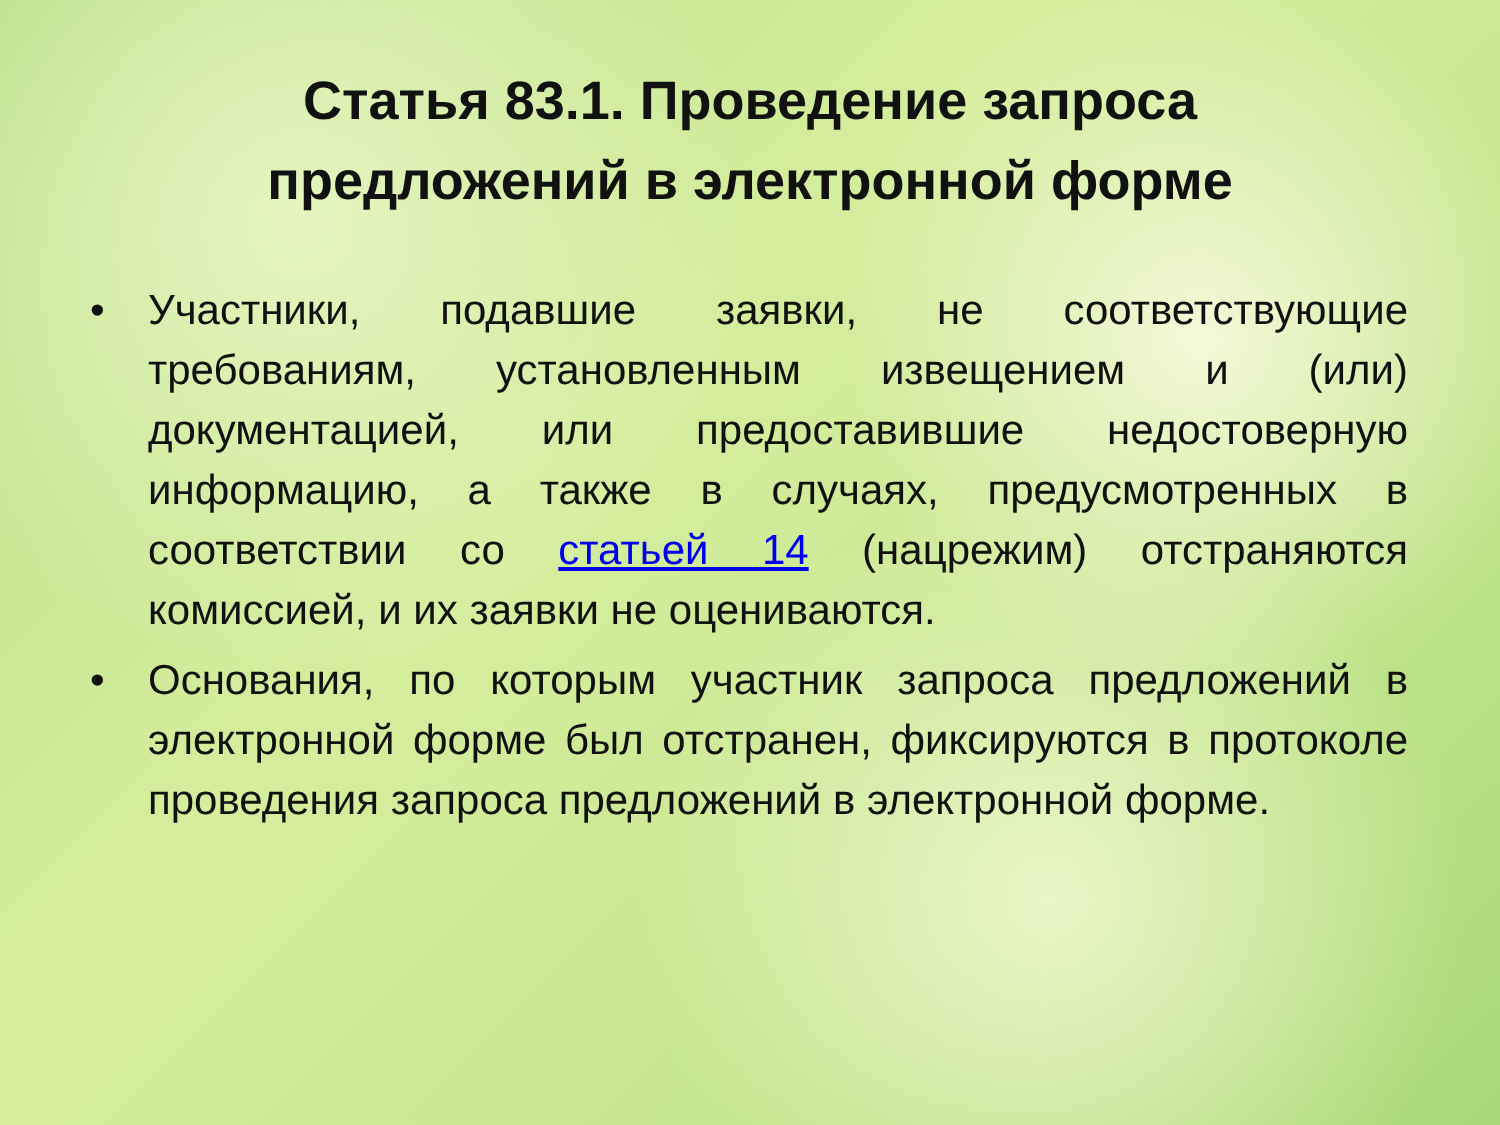Статья 83.1. Проведение запроса
предложений в электронной форме
• Участники, подавшие заявки, не соответствующие требованиям, установленным извещением и (или) документацией, или предоставившие недостоверную информацию, а также в случаях, предусмотренных в соответствии со статьей 14 (нацрежим) отстраняются комиссией, и их заявки не оцениваются.
• Основания, по которым участник запроса предложений в электронной форме был отстранен, фиксируются в протоколе проведения запроса предложений в электронной форме.